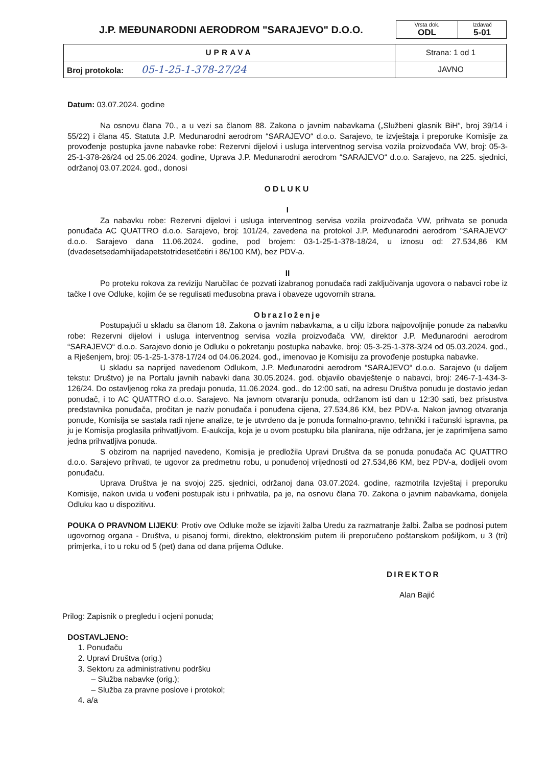| J.P. MEĐUNARODNI AERODROM "SARAJEVO" D.O.O. | / Vrsta dok. ODL / Izdavač 5-01 / |
| UPRAVA | Strana: 1 od 1 |
| Broj protokola: 05-1-25-1-378-27/24 | JAVNO |
Datum: 03.07.2024. godine
Na osnovu člana 70., a u vezi sa članom 88. Zakona o javnim nabavkama („Službeni glasnik BiH“, broj 39/14 i 55/22) i člana 45. Statuta J.P. Međunarodni aerodrom “SARAJEVO“ d.o.o. Sarajevo, te izvještaja i preporuke Komisije za provođenje postupka javne nabavke robe: Rezervni dijelovi i usluga interventnog servisa vozila proizvođača VW, broj: 05-3-25-1-378-26/24 od 25.06.2024. godine, Uprava J.P. Međunarodni aerodrom “SARAJEVO“ d.o.o. Sarajevo, na 225. sjednici, održanoj 03.07.2024. god., donosi
ODLUKU
I
Za nabavku robe: Rezervni dijelovi i usluga interventnog servisa vozila proizvođača VW, prihvata se ponuda ponuđača AC QUATTRO d.o.o. Sarajevo, broj: 101/24, zavedena na protokol J.P. Međunarodni aerodrom “SARAJEVO“ d.o.o. Sarajevo dana 11.06.2024. godine, pod brojem: 03-1-25-1-378-18/24, u iznosu od: 27.534,86 KM (dvadesetsedamhiljadapetstotridesetčetiri i 86/100 KM), bez PDV-a.
II
Po proteku rokova za reviziju Naručilac će pozvati izabranog ponuđača radi zaključivanja ugovora o nabavci robe iz tačke I ove Odluke, kojim će se regulisati međusobna prava i obaveze ugovornih strana.
Obrazloženje
Postupajući u skladu sa članom 18. Zakona o javnim nabavkama, a u cilju izbora najpovoljnije ponude za nabavku robe: Rezervni dijelovi i usluga interventnog servisa vozila proizvođača VW, direktor J.P. Međunarodni aerodrom “SARAJEVO“ d.o.o. Sarajevo donio je Odluku o pokretanju postupka nabavke, broj: 05-3-25-1-378-3/24 od 05.03.2024. god., a Rješenjem, broj: 05-1-25-1-378-17/24 od 04.06.2024. god., imenovao je Komisiju za provođenje postupka nabavke.
U skladu sa naprijed navedenom Odlukom, J.P. Međunarodni aerodrom “SARAJEVO“ d.o.o. Sarajevo (u daljem tekstu: Društvo) je na Portalu javnih nabavki dana 30.05.2024. god. objavilo obavještenje o nabavci, broj: 246-7-1-434-3-126/24. Do ostavljenog roka za predaju ponuda, 11.06.2024. god., do 12:00 sati, na adresu Društva ponudu je dostavio jedan ponuđač, i to AC QUATTRO d.o.o. Sarajevo. Na javnom otvaranju ponuda, održanom isti dan u 12:30 sati, bez prisustva predstavnika ponuđača, pročitan je naziv ponuđača i ponuđena cijena, 27.534,86 KM, bez PDV-a. Nakon javnog otvaranja ponude, Komisija se sastala radi njene analize, te je utvrđeno da je ponuda formalno-pravno, tehnički i računski ispravna, pa ju je Komisija proglasila prihvatljivom. E-aukcija, koja je u ovom postupku bila planirana, nije održana, jer je zaprimljena samo jedna prihvatljiva ponuda.
S obzirom na naprijed navedeno, Komisija je predložila Upravi Društva da se ponuda ponuđača AC QUATTRO d.o.o. Sarajevo prihvati, te ugovor za predmetnu robu, u ponuđenoj vrijednosti od 27.534,86 KM, bez PDV-a, dodijeli ovom ponuđaču.
Uprava Društva je na svojoj 225. sjednici, održanoj dana 03.07.2024. godine, razmotrila Izvještaj i preporuku Komisije, nakon uvida u vođeni postupak istu i prihvatila, pa je, na osnovu člana 70. Zakona o javnim nabavkama, donijela Odluku kao u dispozitivu.
POUKA O PRAVNOM LIJEKU: Protiv ove Odluke može se izjaviti žalba Uredu za razmatranje žalbi. Žalba se podnosi putem ugovornog organa - Društva, u pisanoj formi, direktno, elektronskim putem ili preporučeno poštanskom pošiljkom, u 3 (tri) primjerka, i to u roku od 5 (pet) dana od dana prijema Odluke.
DIREKTOR
Alan Bajić
Prilog: Zapisnik o pregledu i ocjeni ponuda;
DOSTAVLJENO:
1. Ponuđaču
2. Upravi Društva (orig.)
3. Sektoru za administrativnu podršku
– Služba nabavke (orig.);
– Služba za pravne poslove i protokol;
4. a/a